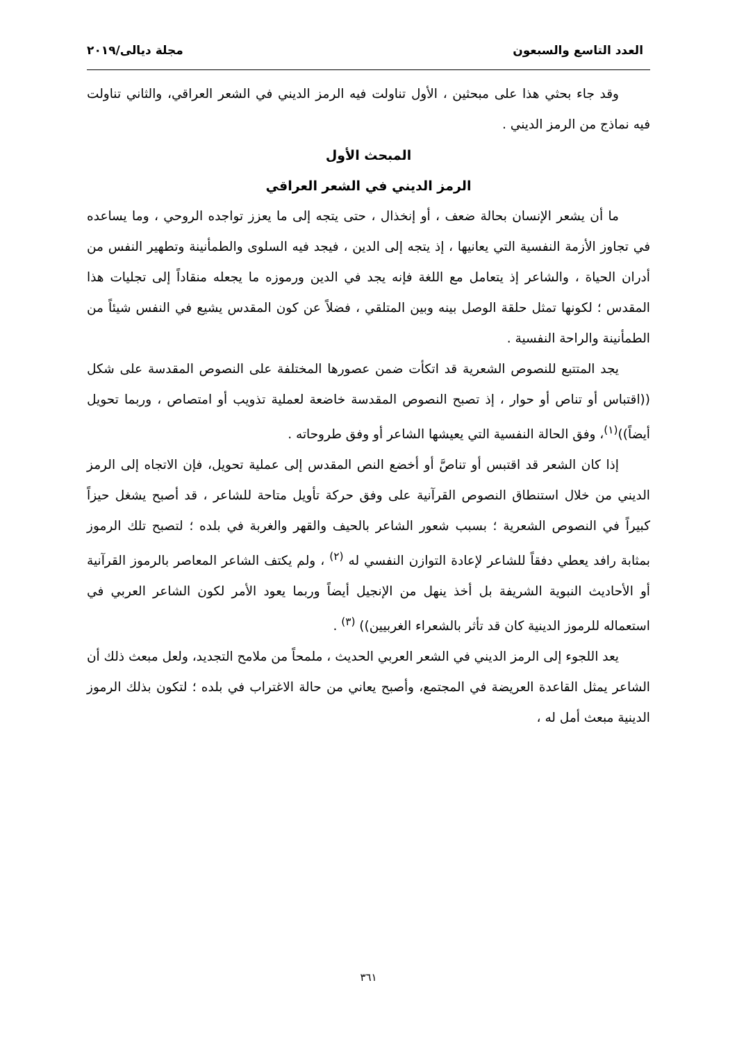العدد التاسع والسبعون مجلة ديالى/٢٠١٩
وقد جاء بحثي هذا على مبحثين ، الأول تناولت فيه الرمز الديني في الشعر العراقي، والثاني تناولت فيه نماذج من الرمز الديني .
المبحث الأول
الرمز الديني في الشعر العراقي
ما أن يشعر الإنسان بحالة ضعف ، أو إنخذال ، حتى يتجه إلى ما يعزز تواجده الروحي ، وما يساعده في تجاوز الأزمة النفسية التي يعانيها ، إذ يتجه إلى الدين ، فيجد فيه السلوى والطمأنينة وتطهير النفس من أدران الحياة ، والشاعر إذ يتعامل مع اللغة فإنه يجد في الدين ورموزه ما يجعله منقاداً إلى تجليات هذا المقدس ؛ لكونها تمثل حلقة الوصل بينه وبين المتلقي ، فضلاً عن كون المقدس يشيع في النفس شيئاً من الطمأنينة والراحة النفسية .
يجد المتتبع للنصوص الشعرية قد اتكأت ضمن عصورها المختلفة على النصوص المقدسة على شكل ((اقتباس أو تناص أو حوار ، إذ تصبح النصوص المقدسة خاضعة لعملية تذويب أو امتصاص ، وربما تحويل أيضاً))<sup>(١)</sup>، وفق الحالة النفسية التي يعيشها الشاعر أو وفق طروحاته .
إذا كان الشعر قد اقتبس أو تناصَّ أو أخضع النص المقدس إلى عملية تحويل، فإن الاتجاه إلى الرمز الديني من خلال استنطاق النصوص القرآنية على وفق حركة تأويل متاحة للشاعر ، قد أصبح يشغل حيزاً كبيراً في النصوص الشعرية ؛ بسبب شعور الشاعر بالحيف والقهر والغربة في بلده ؛ لتصبح تلك الرموز بمثابة رافد يعطي دفقاً للشاعر لإعادة التوازن النفسي له <sup>(٢)</sup> ، ولم يكتف الشاعر المعاصر بالرموز القرآنية أو الأحاديث النبوية الشريفة بل أخذ ينهل من الإنجيل أيضاً وربما يعود الأمر لكون الشاعر العربي في استعماله للرموز الدينية كان قد تأثر بالشعراء الغربيين)) <sup>(٣)</sup> .
يعد اللجوء إلى الرمز الديني في الشعر العربي الحديث ، ملمحاً من ملامح التجديد، ولعل مبعث ذلك أن الشاعر يمثل القاعدة العريضة في المجتمع، وأصبح يعاني من حالة الاغتراب في بلده ؛ لتكون بذلك الرموز الدينية مبعث أمل له ،
٣٦١